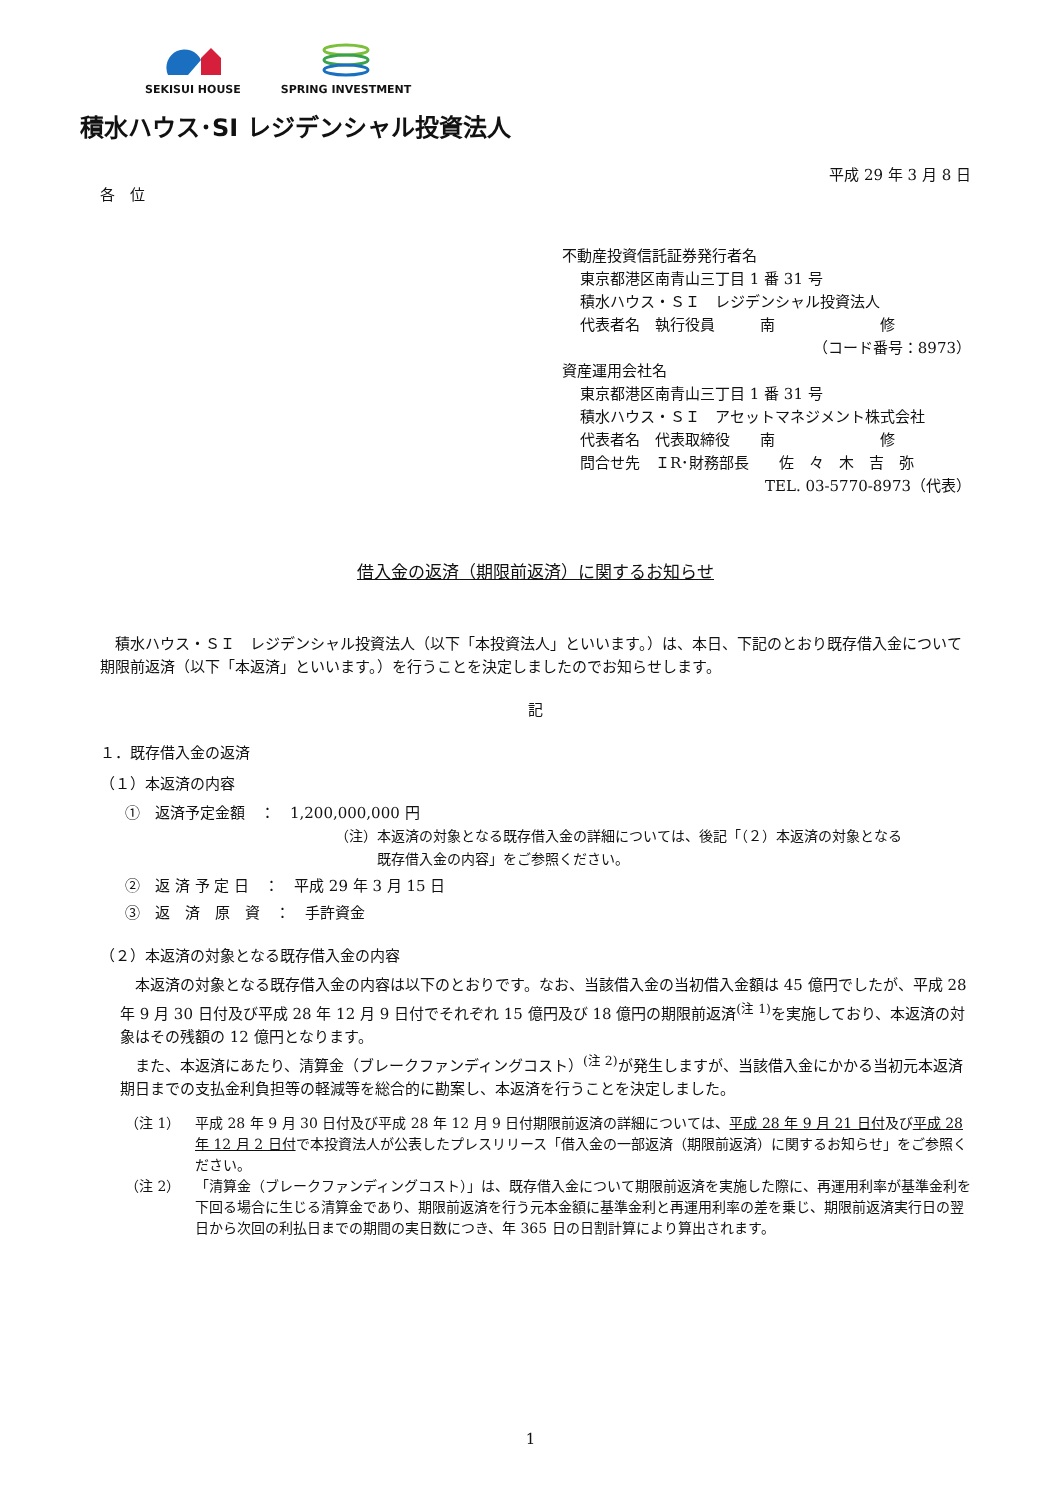SEKISUI HOUSE SPRING INVESTMENT
積水ハウス･SI レジデンシャル投資法人
平成 29 年 3 月 8 日
各　位
不動産投資信託証券発行者名
東京都港区南青山三丁目 1 番 31 号
積水ハウス・ＳＩ　レジデンシャル投資法人
代表者名　執行役員　　　南　　　　　　　修
（コード番号：8973）
資産運用会社名
東京都港区南青山三丁目 1 番 31 号
積水ハウス・ＳＩ　アセットマネジメント株式会社
代表者名　代表取締役　　南　　　　　　　修
問合せ先　ＩR･財務部長　　佐　々　木　吉　弥
TEL. 03-5770-8973（代表）
借入金の返済（期限前返済）に関するお知らせ
　積水ハウス・ＳＩ　レジデンシャル投資法人（以下「本投資法人」といいます。）は、本日、下記のとおり既存借入金について期限前返済（以下「本返済」といいます。）を行うことを決定しましたのでお知らせします。
記
１．既存借入金の返済
（１）本返済の内容
①　返済予定金額　：　1,200,000,000 円
（注）本返済の対象となる既存借入金の詳細については、後記「（２）本返済の対象となる
　　　既存借入金の内容」をご参照ください。
②　返 済 予 定 日　：　平成 29 年 3 月 15 日
③　返　済　原　資　：　手許資金
（２）本返済の対象となる既存借入金の内容
　本返済の対象となる既存借入金の内容は以下のとおりです。なお、当該借入金の当初借入金額は 45 億円でしたが、平成 28 年 9 月 30 日付及び平成 28 年 12 月 9 日付でそれぞれ 15 億円及び 18 億円の期限前返済<sup>(注 1)</sup>を実施しており、本返済の対象はその残額の 12 億円となります。
　また、本返済にあたり、清算金（ブレークファンディングコスト）<sup>(注 2)</sup>が発生しますが、当該借入金にかかる当初元本返済期日までの支払金利負担等の軽減等を総合的に勘案し、本返済を行うことを決定しました。
（注 1） 平成 28 年 9 月 30 日付及び平成 28 年 12 月 9 日付期限前返済の詳細については、平成 28 年 9 月 21 日付及び平成 28 年 12 月 2 日付で本投資法人が公表したプレスリリース「借入金の一部返済（期限前返済）に関するお知らせ」をご参照ください。
（注 2） 「清算金（ブレークファンディングコスト）」は、既存借入金について期限前返済を実施した際に、再運用利率が基準金利を下回る場合に生じる清算金であり、期限前返済を行う元本金額に基準金利と再運用利率の差を乗じ、期限前返済実行日の翌日から次回の利払日までの期間の実日数につき、年 365 日の日割計算により算出されます。
1